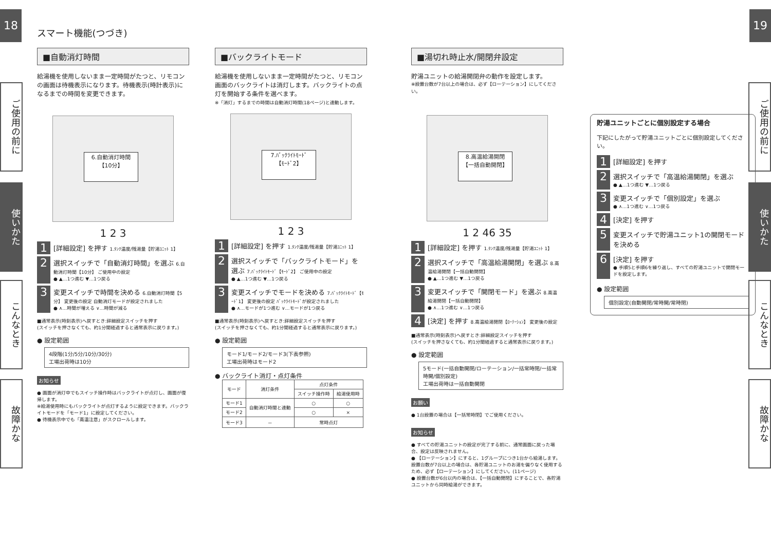18 19
スマート機能(つづき)
ご使用の前に
使いかた
こんなとき
故障かな
ご使用の前に
使いかた
こんなとき
故障かな
■自動消灯時間
給湯機を使用しないまま一定時間がたつと、リモコンの画面は待機表示になります。待機表示(時計表示)になるまでの時間を変更できます。
6.自動消灯時間
【10分】
1 2 3
1
[詳細設定] を押す 1.ﾀﾝｸ温度/残湯量【貯湯ﾕﾆｯﾄ 1】
2
選択スイッチで「自動消灯時間」を選ぶ 6.自動消灯時間【10分】 ご使用中の設定
● ▲…1つ進む ▼…1つ戻る
3
変更スイッチで時間を決める 6.自動消灯時間【5分】 変更後の設定 自動消灯モードが設定されました
● ∧…時間が増える ∨…時間が減る
■通常表示(時刻表示)へ戻すとき:詳細設定スイッチを押す
(スイッチを押さなくても、約1分間経過すると通常表示に戻ります。)
● 設定範囲
4段階(1分/5分/10分/30分)
工場出荷時は10分
お知らせ
● 画面が消灯中でもスイッチ操作時はバックライトが点灯し、画面が復帰します。
※給湯使用時にもバックライトが点灯するように設定できます。バックライトモードを「モード1」に設定してください。
● 待機表示中でも「高温注意」がスクロールします。
■バックライトモード
給湯機を使用しないまま一定時間がたつと、リモコン画面のバックライトは消灯します。バックライトの点灯を開始する条件を選べます。
※「消灯」するまでの時間は自動消灯時間(18ページ)と連動します。
7.ﾊﾞｯｸﾗｲﾄﾓｰﾄﾞ
【ﾓｰﾄﾞ2】
1 2 3
1
[詳細設定] を押す 1.ﾀﾝｸ温度/残湯量【貯湯ﾕﾆｯﾄ 1】
2
選択スイッチで「バックライトモード」を選ぶ 7.ﾊﾞｯｸﾗｲﾄﾓｰﾄﾞ【ﾓｰﾄﾞ2】 ご使用中の設定
● ▲…1つ進む ▼…1つ戻る
3
変更スイッチでモードを決める 7.ﾊﾞｯｸﾗｲﾄﾓｰﾄﾞ【ﾓｰﾄﾞ1】 変更後の設定 ﾊﾞｯｸﾗｲﾄﾓｰﾄﾞが設定されました
● ∧…モードが1つ進む ∨…モードが1つ戻る
■通常表示(時刻表示)へ戻すとき:詳細設定スイッチを押す
(スイッチを押さなくても、約1分間経過すると通常表示に戻ります。)
● 設定範囲
モード1/モード2/モード3(下表参照)
工場出荷時はモード2
● バックライト消灯・点灯条件
| モード | 消灯条件 | 点灯条件 | |
| --- | --- | --- | --- |
| | | スイッチ操作時 | 給湯使用時 |
| モード1 | 自動消灯時間と連動 | ○ | ○ |
| モード2 | | ○ | × |
| モード3 | － | 常時点灯 | |
■湯切れ時止水/開閉弁設定
貯湯ユニットの給湯開閉弁の動作を設定します。
※設置台数が7台以上の場合は、必ず【ローテーション】にしてください。
8.高温給湯開閉
【一括自動開閉】
1 2 46 35
1
[詳細設定] を押す 1.ﾀﾝｸ温度/残湯量【貯湯ﾕﾆｯﾄ 1】
2
選択スイッチで「高温給湯開閉」を選ぶ 8.高温給湯開閉【一括自動開閉】
● ▲…1つ進む ▼…1つ戻る
3
変更スイッチで「開閉モード」を選ぶ 8.高温給湯開閉【一括自動開閉】
● ∧…1つ進む ∨…1つ戻る
4
[決定] を押す 8.高温給湯開閉【ﾛｰﾃｰｼｮﾝ】 変更後の設定
■通常表示(時刻表示)へ戻すとき:詳細設定スイッチを押す
(スイッチを押さなくても、約1分間経過すると通常表示に戻ります。)
● 設定範囲
5モード(一括自動開閉/ローテーション/一括常時閉/一括常時開/個別設定)
工場出荷時は一括自動開閉
お願い
● 1台設置の場合は【一括常時閉】でご使用ください。
お知らせ
● すべての貯湯ユニットの設定が完了する前に、通常画面に戻った場合、設定は反映されません。
● 【ローテーション】にすると、1グループにつき1台から給湯します。設置台数が7台以上の場合は、各貯湯ユニットのお湯を偏りなく使用するため、必ず【ローテーション】にしてください。(11ページ)
● 設置台数が6台以内の場合は、【一括自動開閉】にすることで、各貯湯ユニットから同時給湯ができます。
貯湯ユニットごとに個別設定する場合
下記にしたがって貯湯ユニットごとに個別設定してください。
1
[詳細設定] を押す
2
選択スイッチで「高温給湯開閉」を選ぶ
● ▲…1つ進む ▼…1つ戻る
3
変更スイッチで「個別設定」を選ぶ
● ∧…1つ進む ∨…1つ戻る
4
[決定] を押す
5
変更スイッチで貯湯ユニット1の開閉モードを決める
6
[決定] を押す
● 手順5と手順6を繰り返し、すべての貯湯ユニットで開閉モードを設定します。
● 設定範囲
個別設定(自動開閉/常時開/常時閉)